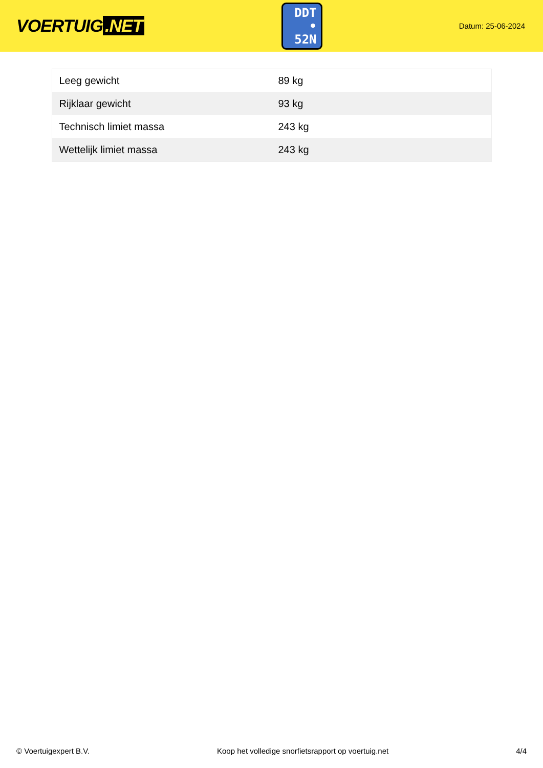VOERTUIG.NET
DDT
• 52N
Datum: 25-06-2024
| Leeg gewicht | 89 kg |
| Rijklaar gewicht | 93 kg |
| Technisch limiet massa | 243 kg |
| Wettelijk limiet massa | 243 kg |
© Voertuigexpert B.V. Koop het volledige snorfietsrapport op voertuig.net 4/4